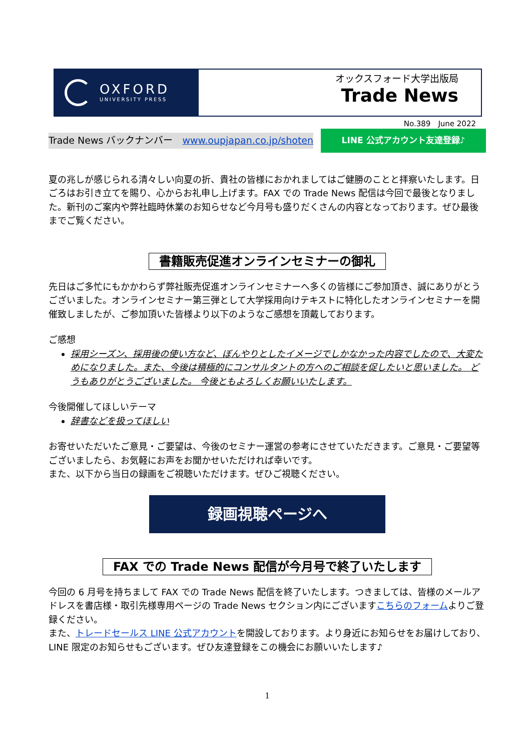OXFORD
UNIVERSITY PRESS
オックスフォード大学出版局
Trade News
No.389　June 2022
Trade News バックナンバー　www.oupjapan.co.jp/shoten LINE 公式アカウント友達登録♪
夏の兆しが感じられる清々しい向夏の折、貴社の皆様におかれましてはご健勝のことと拝察いたします。日ごろはお引き立てを賜り、心からお礼申し上げます。FAX での Trade News 配信は今回で最後となりました。新刊のご案内や弊社臨時休業のお知らせなど今月号も盛りだくさんの内容となっております。ぜひ最後までご覧ください。
書籍販売促進オンラインセミナーの御礼
先日はご多忙にもかかわらず弊社販売促進オンラインセミナーへ多くの皆様にご参加頂き、誠にありがとうございました。オンラインセミナー第三弾として大学採用向けテキストに特化したオンラインセミナーを開催致しましたが、ご参加頂いた皆様より以下のようなご感想を頂戴しております。
ご感想
採用シーズン、採用後の使い方など、ぼんやりとしたイメージでしかなかった内容でしたので、大変ためになりました。また、今後は積極的にコンサルタントの方へのご相談を促したいと思いました。 どうもありがとうございました。 今後ともよろしくお願いいたします。
今後開催してほしいテーマ
辞書などを扱ってほしい
お寄せいただいたご意見・ご要望は、今後のセミナー運営の参考にさせていただきます。ご意見・ご要望等ございましたら、お気軽にお声をお聞かせいただければ幸いです。
また、以下から当日の録画をご視聴いただけます。ぜひご視聴ください。
録画視聴ページへ
FAX での Trade News 配信が今月号で終了いたします
今回の 6 月号を持ちまして FAX での Trade News 配信を終了いたします。つきましては、皆様のメールアドレスを書店様・取引先様専用ページの Trade News セクション内にございますこちらのフォームよりご登録ください。
また、トレードセールス LINE 公式アカウントを開設しております。より身近にお知らせをお届けしており、LINE 限定のお知らせもございます。ぜひ友達登録をこの機会にお願いいたします♪
1